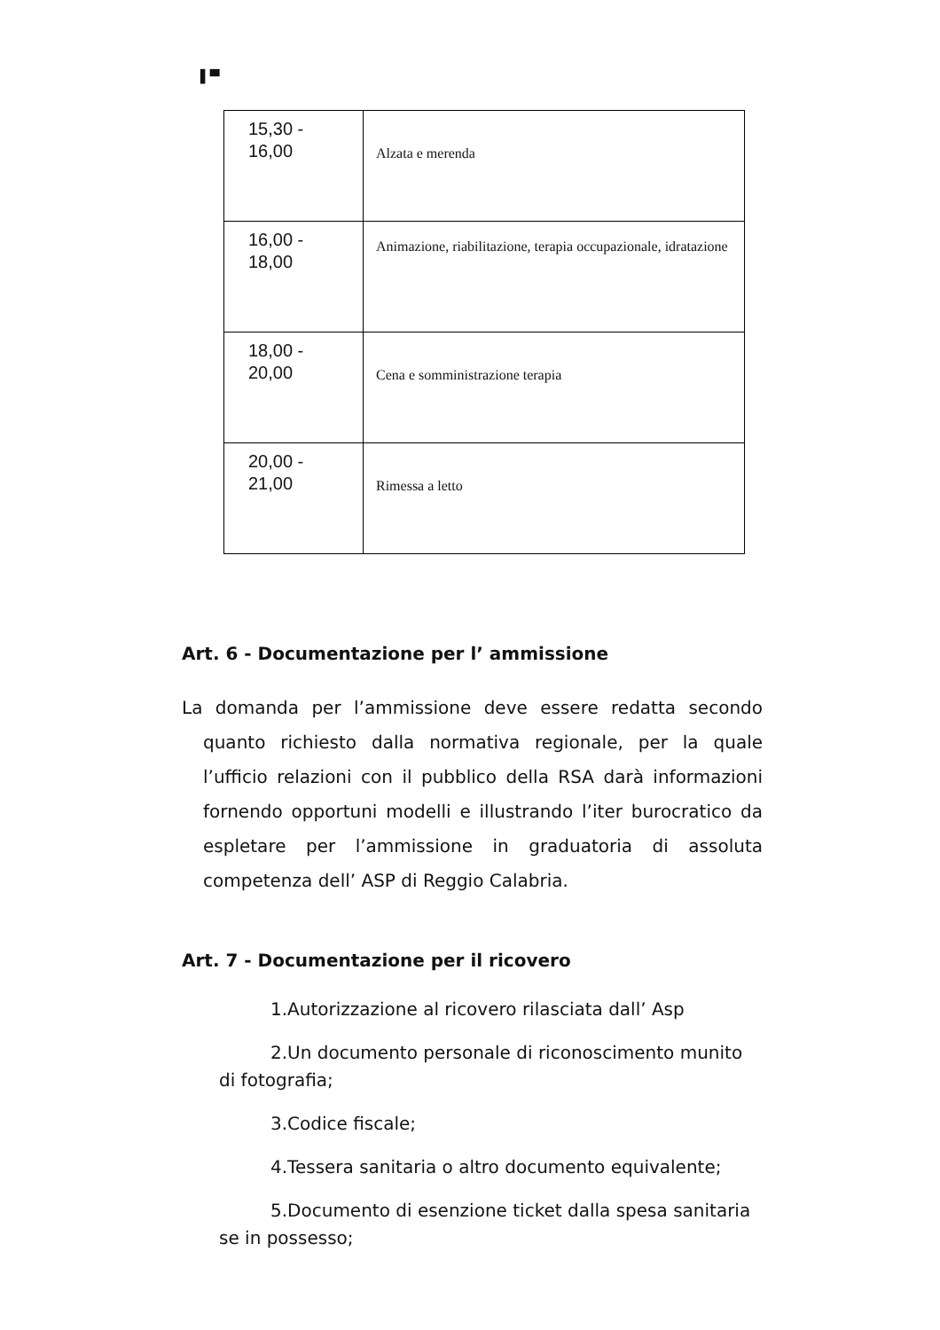▌▀
| 15,30 - 16,00 | Alzata e merenda |
| 16,00 - 18,00 | Animazione, riabilitazione, terapia occupazionale, idratazione |
| 18,00 - 20,00 | Cena e somministrazione terapia |
| 20,00 - 21,00 | Rimessa a letto |
Art. 6 - Documentazione per l’ ammissione
La domanda per l’ammissione deve essere redatta secondo quanto richiesto dalla normativa regionale, per la quale l’ufficio relazioni con il pubblico della RSA darà informazioni fornendo opportuni modelli e illustrando l’iter burocratico da espletare per l’ammissione in graduatoria di assoluta competenza dell’ ASP di Reggio Calabria.
Art. 7 - Documentazione per il ricovero
1.Autorizzazione al ricovero rilasciata dall’ Asp
2.Un documento personale di riconoscimento munito di fotografia;
3.Codice fiscale;
4.Tessera sanitaria o altro documento equivalente;
5.Documento di esenzione ticket dalla spesa sanitaria se in possesso;